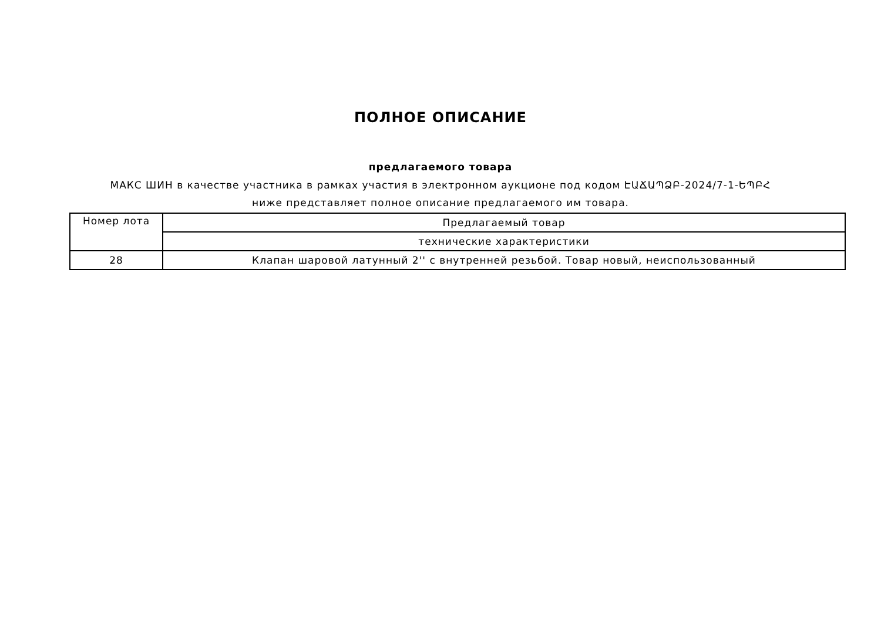ПОЛНОЕ ОПИСАНИЕ
предлагаемого товара
МАКС ШИН в качестве участника в рамках участия в электронном аукционе под кодом ԷԱՃԱՊՁԲ-2024/7-1-ԵՊԲՀ ниже представляет полное описание предлагаемого им товара.
| Номер лота | Предлагаемый товар |
| --- | --- |
| | технические характеристики |
| 28 | Клапан шаровой латунный 2'' с внутренней резьбой. Товар новый, неиспользованный |